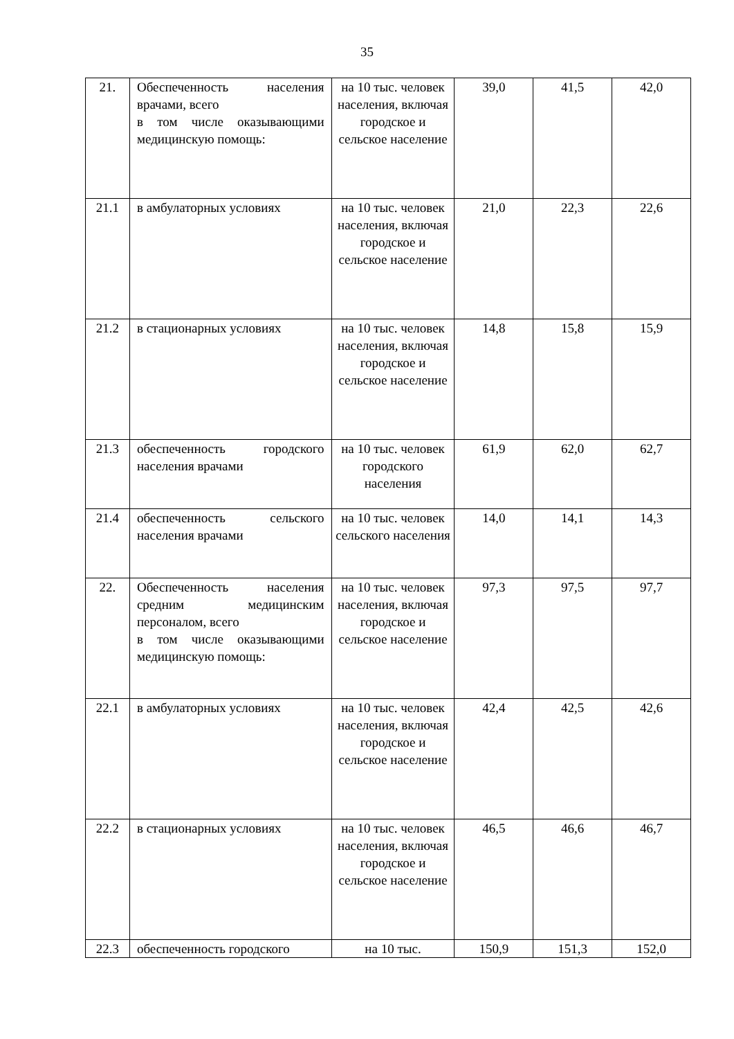35
| 21. | Обеспеченность населения врачами, всего в том числе оказывающими медицинскую помощь: | на 10 тыс. человек населения, включая городское и сельское население | 39,0 | 41,5 | 42,0 |
| 21.1 | в амбулаторных условиях | на 10 тыс. человек населения, включая городское и сельское население | 21,0 | 22,3 | 22,6 |
| 21.2 | в стационарных условиях | на 10 тыс. человек населения, включая городское и сельское население | 14,8 | 15,8 | 15,9 |
| 21.3 | обеспеченность городского населения врачами | на 10 тыс. человек городского населения | 61,9 | 62,0 | 62,7 |
| 21.4 | обеспеченность сельского населения врачами | на 10 тыс. человек сельского населения | 14,0 | 14,1 | 14,3 |
| 22. | Обеспеченность населения средним медицинским персоналом, всего в том числе оказывающими медицинскую помощь: | на 10 тыс. человек населения, включая городское и сельское население | 97,3 | 97,5 | 97,7 |
| 22.1 | в амбулаторных условиях | на 10 тыс. человек населения, включая городское и сельское население | 42,4 | 42,5 | 42,6 |
| 22.2 | в стационарных условиях | на 10 тыс. человек населения, включая городское и сельское население | 46,5 | 46,6 | 46,7 |
| 22.3 | обеспеченность городского | на 10 тыс. | 150,9 | 151,3 | 152,0 |